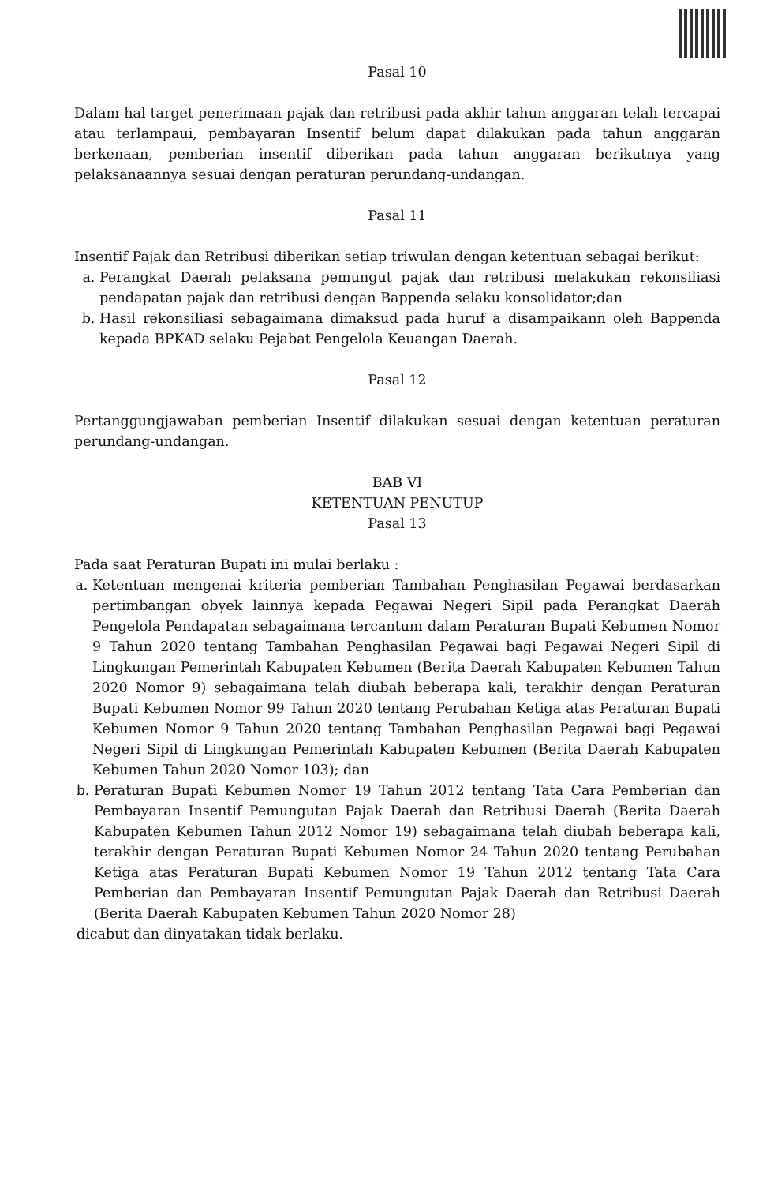Pasal 10
Dalam hal target penerimaan pajak dan retribusi pada akhir tahun anggaran telah tercapai atau terlampaui, pembayaran Insentif belum dapat dilakukan pada tahun anggaran berkenaan, pemberian insentif diberikan pada tahun anggaran berikutnya yang pelaksanaannya sesuai dengan peraturan perundang-undangan.
Pasal 11
Insentif Pajak dan Retribusi diberikan setiap triwulan dengan ketentuan sebagai berikut:
a. Perangkat Daerah pelaksana pemungut pajak dan retribusi melakukan rekonsiliasi pendapatan pajak dan retribusi dengan Bappenda selaku konsolidator;dan
b. Hasil rekonsiliasi sebagaimana dimaksud pada huruf a disampaikann oleh Bappenda kepada BPKAD selaku Pejabat Pengelola Keuangan Daerah.
Pasal 12
Pertanggungjawaban pemberian Insentif dilakukan sesuai dengan ketentuan peraturan perundang-undangan.
BAB VI
KETENTUAN PENUTUP
Pasal 13
Pada saat Peraturan Bupati ini mulai berlaku :
a. Ketentuan mengenai kriteria pemberian Tambahan Penghasilan Pegawai berdasarkan pertimbangan obyek lainnya kepada Pegawai Negeri Sipil pada Perangkat Daerah Pengelola Pendapatan sebagaimana tercantum dalam Peraturan Bupati Kebumen Nomor 9 Tahun 2020 tentang Tambahan Penghasilan Pegawai bagi Pegawai Negeri Sipil di Lingkungan Pemerintah Kabupaten Kebumen (Berita Daerah Kabupaten Kebumen Tahun 2020 Nomor 9) sebagaimana telah diubah beberapa kali, terakhir dengan Peraturan Bupati Kebumen Nomor 99 Tahun 2020 tentang Perubahan Ketiga atas Peraturan Bupati Kebumen Nomor 9 Tahun 2020 tentang Tambahan Penghasilan Pegawai bagi Pegawai Negeri Sipil di Lingkungan Pemerintah Kabupaten Kebumen (Berita Daerah Kabupaten Kebumen Tahun 2020 Nomor 103); dan
b. Peraturan Bupati Kebumen Nomor 19 Tahun 2012 tentang Tata Cara Pemberian dan Pembayaran Insentif Pemungutan Pajak Daerah dan Retribusi Daerah (Berita Daerah Kabupaten Kebumen Tahun 2012 Nomor 19) sebagaimana telah diubah beberapa kali, terakhir dengan Peraturan Bupati Kebumen Nomor 24 Tahun 2020 tentang Perubahan Ketiga atas Peraturan Bupati Kebumen Nomor 19 Tahun 2012 tentang Tata Cara Pemberian dan Pembayaran Insentif Pemungutan Pajak Daerah dan Retribusi Daerah (Berita Daerah Kabupaten Kebumen Tahun 2020 Nomor 28)
dicabut dan dinyatakan tidak berlaku.